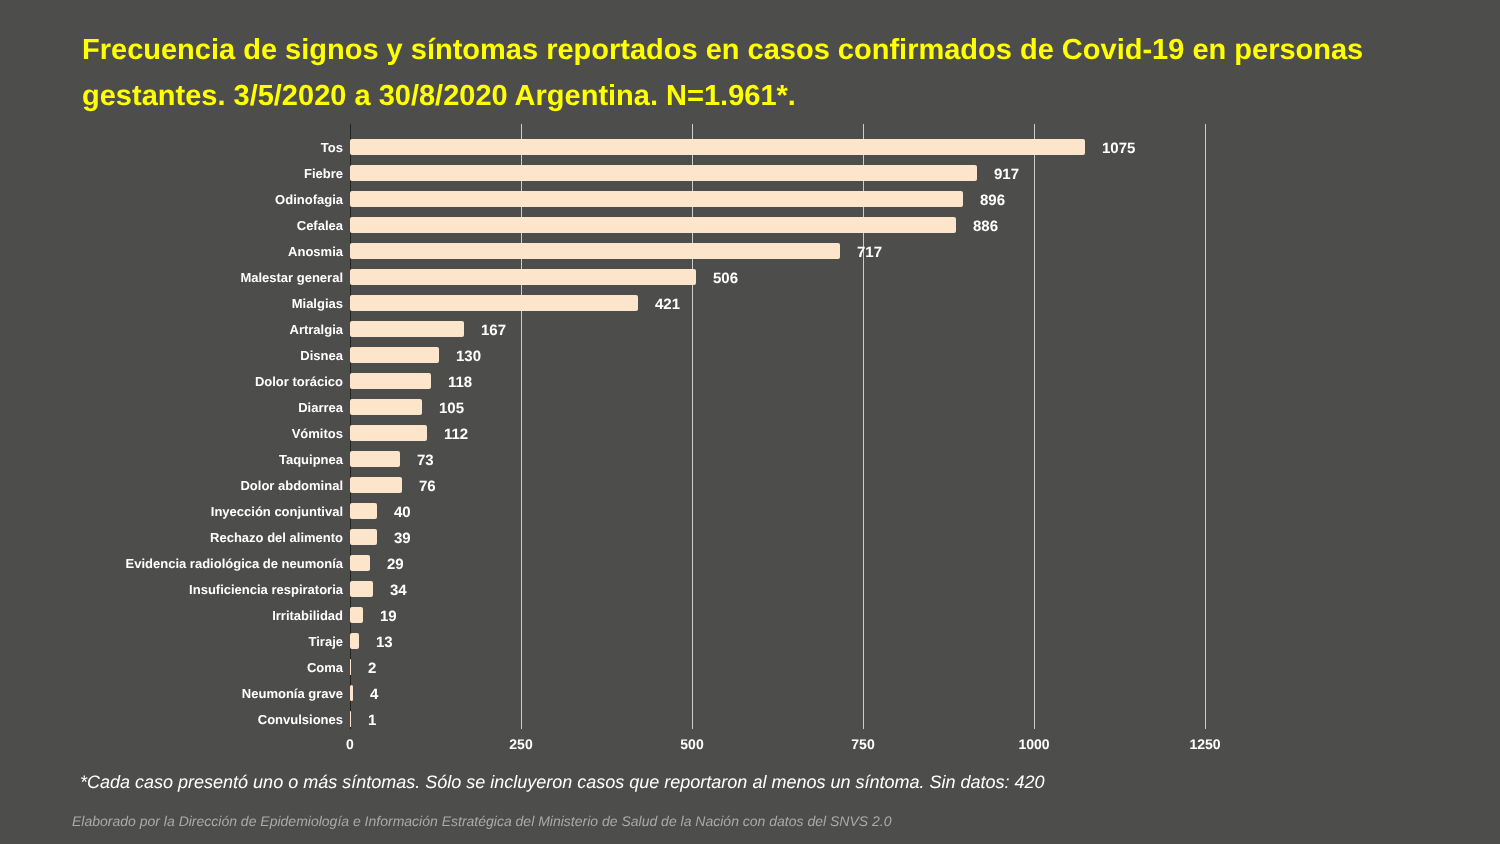Frecuencia de signos y síntomas reportados en casos confirmados de Covid-19 en personas gestantes. 3/5/2020 a 30/8/2020 Argentina. N=1.961*.
Tos
1075
Fiebre
917
Odinofagia
896
Cefalea
886
Anosmia
717
Malestar general
506
Mialgias
421
Artralgia
167
Disnea
130
Dolor torácico
118
Diarrea
105
Vómitos
112
Taquipnea
73
Dolor abdominal
76
Inyección conjuntival
40
Rechazo del alimento
39
Evidencia radiológica de neumonía
29
Insuficiencia respiratoria
34
Irritabilidad
19
Tiraje
13
Coma
2
Neumonía grave
4
Convulsiones
1
0 250 500 750 1000 1250
*Cada caso presentó uno o más síntomas. Sólo se incluyeron casos que reportaron al menos un síntoma. Sin datos: 420
Elaborado por la Dirección de Epidemiología e Información Estratégica del Ministerio de Salud de la Nación con datos del SNVS 2.0